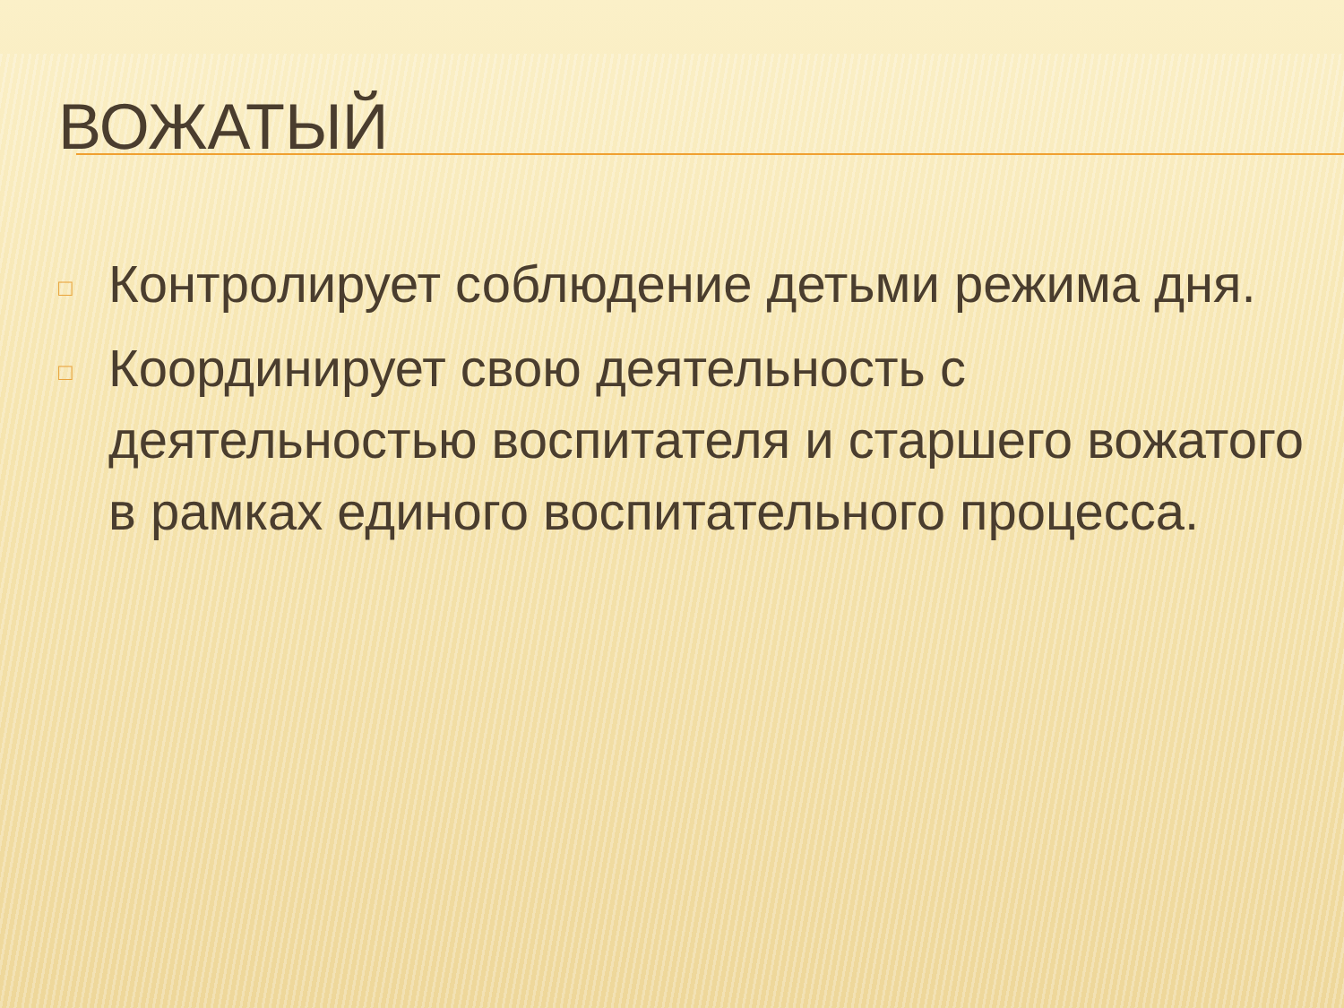ВОЖАТЫЙ
□ Контролирует соблюдение детьми режима дня.
□ Координирует свою деятельность с деятельностью воспитателя и старшего вожатого в рамках единого воспитательного процесса.